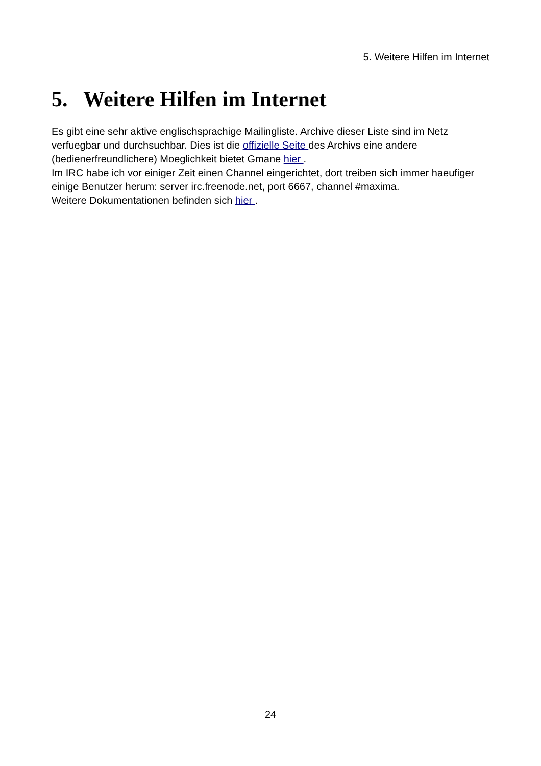5. Weitere Hilfen im Internet
5. Weitere Hilfen im Internet
Es gibt eine sehr aktive englischsprachige Mailingliste. Archive dieser Liste sind im Netz verfuegbar und durchsuchbar. Dies ist die offizielle Seite des Archivs eine andere (bedienerfreundlichere) Moeglichkeit bietet Gmane hier .
Im IRC habe ich vor einiger Zeit einen Channel eingerichtet, dort treiben sich immer haeufiger einige Benutzer herum: server irc.freenode.net, port 6667, channel #maxima.
Weitere Dokumentationen befinden sich hier .
24